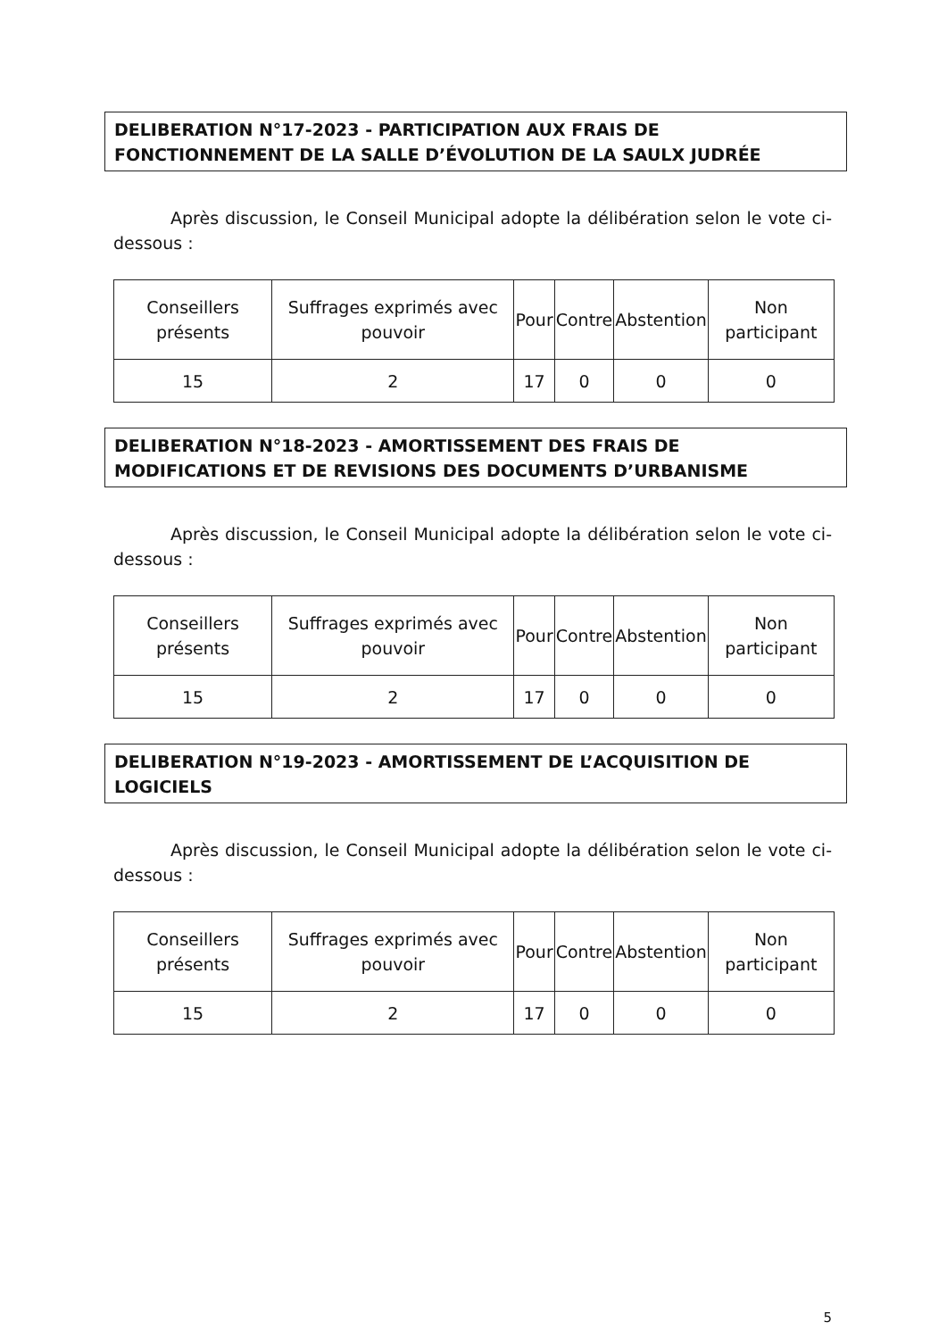DELIBERATION N°17-2023 - PARTICIPATION AUX FRAIS DE FONCTIONNEMENT DE LA SALLE D’ÉVOLUTION DE LA SAULX JUDRÉE
Après discussion, le Conseil Municipal adopte la délibération selon le vote ci-dessous :
| Conseillers présents | Suffrages exprimés avec pouvoir | Pour | Contre | Abstention | Non participant |
| --- | --- | --- | --- | --- | --- |
| 15 | 2 | 17 | 0 | 0 | 0 |
DELIBERATION N°18-2023 - AMORTISSEMENT DES FRAIS DE MODIFICATIONS ET DE REVISIONS DES DOCUMENTS D’URBANISME
Après discussion, le Conseil Municipal adopte la délibération selon le vote ci-dessous :
| Conseillers présents | Suffrages exprimés avec pouvoir | Pour | Contre | Abstention | Non participant |
| --- | --- | --- | --- | --- | --- |
| 15 | 2 | 17 | 0 | 0 | 0 |
DELIBERATION N°19-2023 - AMORTISSEMENT DE L’ACQUISITION DE LOGICIELS
Après discussion, le Conseil Municipal adopte la délibération selon le vote ci-dessous :
| Conseillers présents | Suffrages exprimés avec pouvoir | Pour | Contre | Abstention | Non participant |
| --- | --- | --- | --- | --- | --- |
| 15 | 2 | 17 | 0 | 0 | 0 |
5